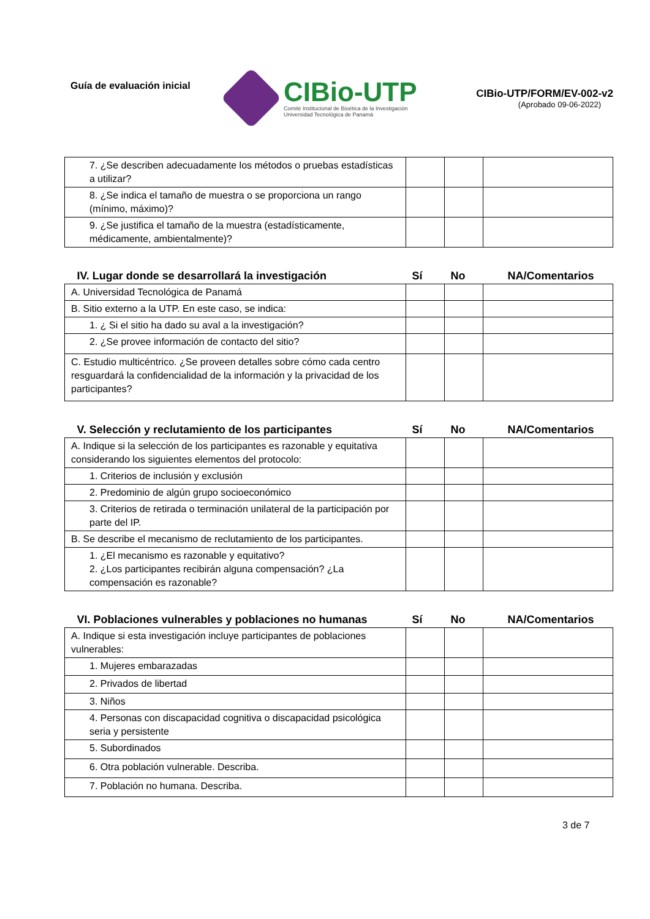Guía de evaluación inicial
CIBio-UTP
Comité Institucional de Bioética de la Investigación
Universidad Tecnológica de Panamá
CIBio-UTP/FORM/EV-002-v2
(Aprobado 09-06-2022)
| 7. ¿Se describen adecuadamente los métodos o pruebas estadísticas a utilizar? | | | |
| 8. ¿Se indica el tamaño de muestra o se proporciona un rango (mínimo, máximo)? | | | |
| 9. ¿Se justifica el tamaño de la muestra (estadísticamente, médicamente, ambientalmente)? | | | |
| IV. Lugar donde se desarrollará la investigación | Sí | No | NA/Comentarios |
| A. Universidad Tecnológica de Panamá | | | |
| B. Sitio externo a la UTP. En este caso, se indica: | | | |
| 1. ¿ Si el sitio ha dado su aval a la investigación? | | | |
| 2. ¿Se provee información de contacto del sitio? | | | |
| C. Estudio multicéntrico. ¿Se proveen detalles sobre cómo cada centro resguardará la confidencialidad de la información y la privacidad de los participantes? | | | |
| V. Selección y reclutamiento de los participantes | Sí | No | NA/Comentarios |
| A. Indique si la selección de los participantes es razonable y equitativa considerando los siguientes elementos del protocolo: | | | |
| 1. Criterios de inclusión y exclusión | | | |
| 2. Predominio de algún grupo socioeconómico | | | |
| 3. Criterios de retirada o terminación unilateral de la participación por parte del IP. | | | |
| B. Se describe el mecanismo de reclutamiento de los participantes. | | | |
| 1. ¿El mecanismo es razonable y equitativo? 2. ¿Los participantes recibirán alguna compensación? ¿La compensación es razonable? | | | |
| VI. Poblaciones vulnerables y poblaciones no humanas | Sí | No | NA/Comentarios |
| A. Indique si esta investigación incluye participantes de poblaciones vulnerables: | | | |
| 1. Mujeres embarazadas | | | |
| 2. Privados de libertad | | | |
| 3. Niños | | | |
| 4. Personas con discapacidad cognitiva o discapacidad psicológica seria y persistente | | | |
| 5. Subordinados | | | |
| 6. Otra población vulnerable. Describa. | | | |
| 7. Población no humana. Describa. | | | |
3 de 7